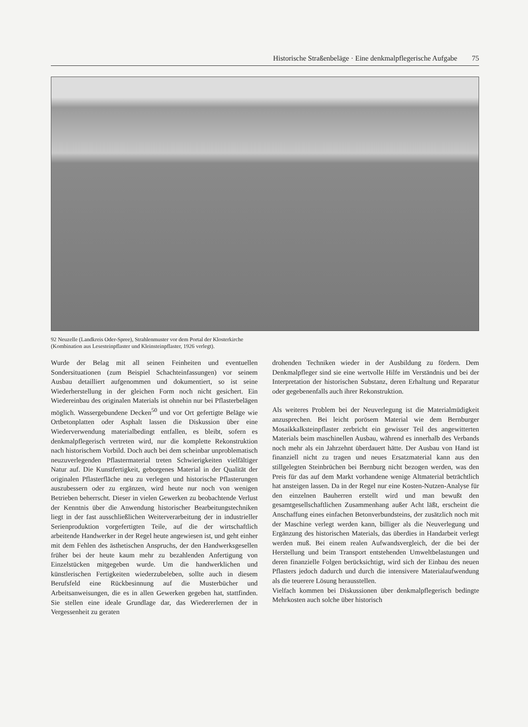Historische Straßenbeläge · Eine denkmalpflegerische Aufgabe 75
92 Neuzelle (Landkreis Oder-Spree), Strahlenmuster vor dem Portal der Klosterkirche (Kombination aus Lesesteinpflaster und Kleinsteinpflaster, 1926 verlegt).
Wurde der Belag mit all seinen Feinheiten und eventuellen Sondersituationen (zum Beispiel Schachteinfassungen) vor seinem Ausbau detailliert aufgenommen und dokumentiert, so ist seine Wiederherstellung in der gleichen Form noch nicht gesichert. Ein Wiedereinbau des originalen Materials ist ohnehin nur bei Pflasterbelägen möglich. Wassergebundene Decken<sup>50</sup> und vor Ort gefertigte Beläge wie Ortbetonplatten oder Asphalt lassen die Diskussion über eine Wiederverwendung materialbedingt entfallen, es bleibt, sofern es denkmalpflegerisch vertreten wird, nur die komplette Rekonstruktion nach historischem Vorbild. Doch auch bei dem scheinbar unproblematisch neuzuverlegenden Pflastermaterial treten Schwierigkeiten vielfältiger Natur auf. Die Kunstfertigkeit, geborgenes Material in der Qualität der originalen Pflasterfläche neu zu verlegen und historische Pflasterungen auszubessern oder zu ergänzen, wird heute nur noch von wenigen Betrieben beherrscht. Dieser in vielen Gewerken zu beobachtende Verlust der Kenntnis über die Anwendung historischer Bearbeitungstechniken liegt in der fast ausschließlichen Weiterverarbeitung der in industrieller Serienproduktion vorgefertigten Teile, auf die der wirtschaftlich arbeitende Handwerker in der Regel heute angewiesen ist, und geht einher mit dem Fehlen des ästhetischen Anspruchs, der den Handwerksgesellen früher bei der heute kaum mehr zu bezahlenden Anfertigung von Einzelstücken mitgegeben wurde. Um die handwerklichen und künstlerischen Fertigkeiten wiederzubeleben, sollte auch in diesem Berufsfeld eine Rückbesinnung auf die Musterbücher und Arbeitsanweisungen, die es in allen Gewerken gegeben hat, stattfinden. Sie stellen eine ideale Grundlage dar, das Wiedererlernen der in Vergessenheit zu geraten
drohenden Techniken wieder in der Ausbildung zu fördern. Dem Denkmalpfleger sind sie eine wertvolle Hilfe im Verständnis und bei der Interpretation der historischen Substanz, deren Erhaltung und Reparatur oder gegebenenfalls auch ihrer Rekonstruktion.
Als weiteres Problem bei der Neuverlegung ist die Materialmüdigkeit anzusprechen. Bei leicht porösem Material wie dem Bernburger Mosaikkalksteinpflaster zerbricht ein gewisser Teil des angewitterten Materials beim maschinellen Ausbau, während es innerhalb des Verbands noch mehr als ein Jahrzehnt überdauert hätte. Der Ausbau von Hand ist finanziell nicht zu tragen und neues Ersatzmaterial kann aus den stillgelegten Steinbrüchen bei Bernburg nicht bezogen werden, was den Preis für das auf dem Markt vorhandene wenige Altmaterial beträchtlich hat ansteigen lassen. Da in der Regel nur eine Kosten-Nutzen-Analyse für den einzelnen Bauherren erstellt wird und man bewußt den gesamtgesellschaftlichen Zusammenhang außer Acht läßt, erscheint die Anschaffung eines einfachen Betonverbundsteins, der zusätzlich noch mit der Maschine verlegt werden kann, billiger als die Neuverlegung und Ergänzung des historischen Materials, das überdies in Handarbeit verlegt werden muß. Bei einem realen Aufwandsvergleich, der die bei der Herstellung und beim Transport entstehenden Umweltbelastungen und deren finanzielle Folgen berücksichtigt, wird sich der Einbau des neuen Pflasters jedoch dadurch und durch die intensivere Materialaufwendung als die teuerere Lösung herausstellen.
Vielfach kommen bei Diskussionen über denkmalpflegerisch bedingte Mehrkosten auch solche über historisch